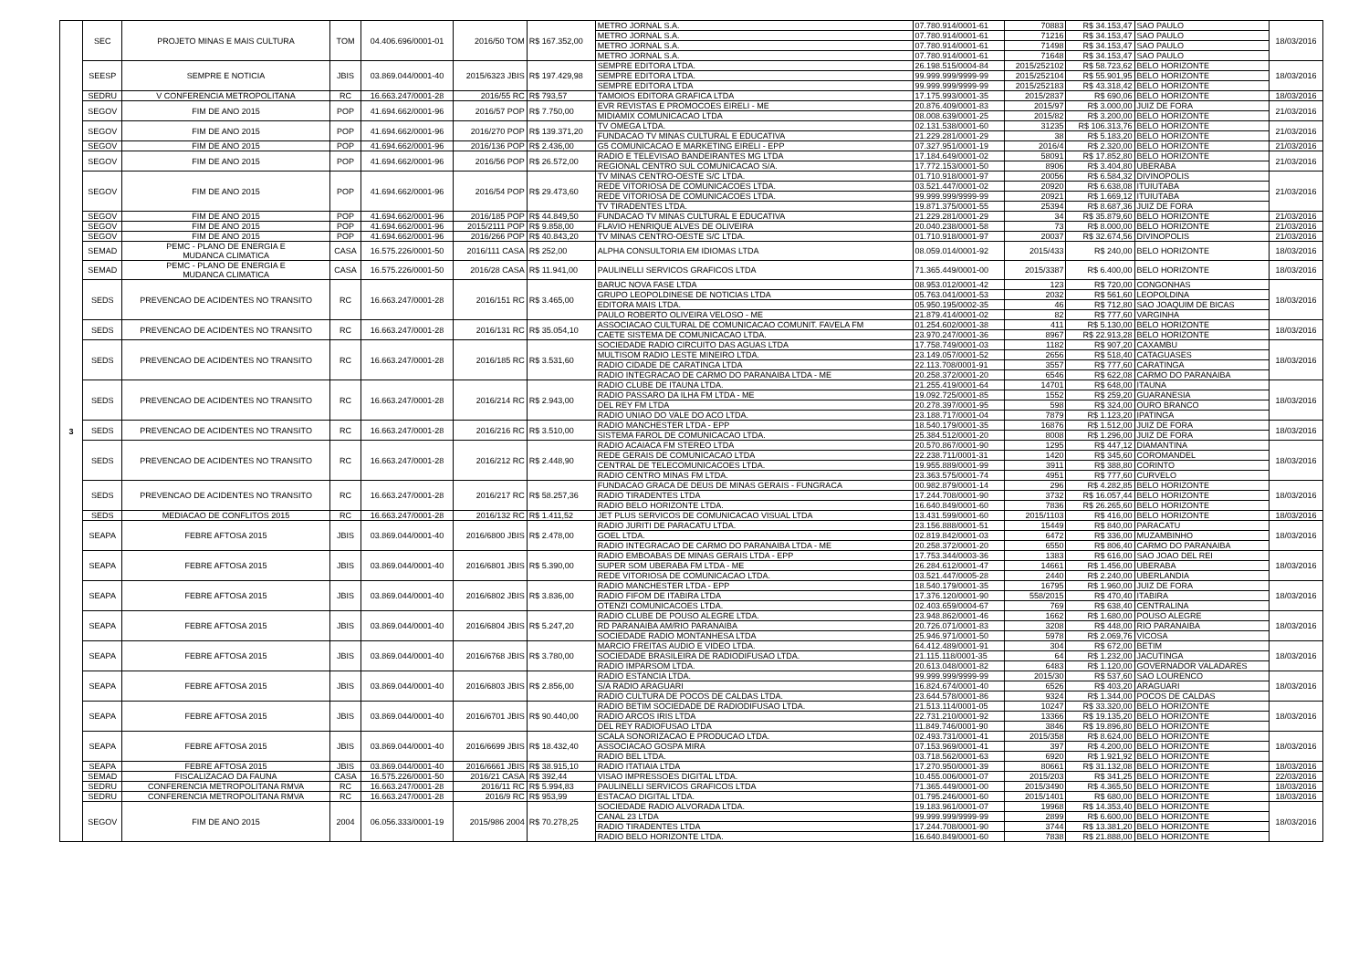| 3 | SEC | PROJETO MINAS E MAIS CULTURA | TOM | 04.406.696/0001-01 | 2016/50 TOM | R$ 167.352,00 | METRO JORNAL S.A. | 07.780.914/0001-61 | 70883 | R$ 34.153,47 | SAO PAULO | 18/03/2016 |
| | | | | | | | METRO JORNAL S.A. | 07.780.914/0001-61 | 71216 | R$ 34.153,47 | SAO PAULO | |
| | | | | | | | METRO JORNAL S.A. | 07.780.914/0001-61 | 71498 | R$ 34.153,47 | SAO PAULO | |
| | | | | | | | METRO JORNAL S.A. | 07.780.914/0001-61 | 71648 | R$ 34.153,47 | SAO PAULO | |
| | SEESP | SEMPRE E NOTICIA | JBIS | 03.869.044/0001-40 | 2015/6323 JBIS | R$ 197.429,98 | SEMPRE EDITORA LTDA. | 26.198.515/0004-84 | 2015/252102 | R$ 58.723,62 | BELO HORIZONTE | 18/03/2016 |
| | | | | | | | SEMPRE EDITORA LTDA. | 99.999.999/9999-99 | 2015/252104 | R$ 55.901,95 | BELO HORIZONTE | |
| | | | | | | | SEMPRE EDITORA LTDA | 99.999.999/9999-99 | 2015/252183 | R$ 43.318,42 | BELO HORIZONTE | |
| | SEDRU | V CONFERENCIA METROPOLITANA | RC | 16.663.247/0001-28 | 2016/55 RC | R$ 793,57 | TAMOIOS EDITORA GRAFICA LTDA | 17.175.993/0001-35 | 2015/2837 | R$ 690,06 | BELO HORIZONTE | 18/03/2016 |
| | SEGOV | FIM DE ANO 2015 | POP | 41.694.662/0001-96 | 2016/57 POP | R$ 7.750,00 | EVR REVISTAS E PROMOCOES EIRELI - ME | 20.876.409/0001-83 | 2015/97 | R$ 3.000,00 | JUIZ DE FORA | 21/03/2016 |
| | | | | | | | MIDIAMIX COMUNICACAO LTDA | 08.008.639/0001-25 | 2015/82 | R$ 3.200,00 | BELO HORIZONTE | |
| | SEGOV | FIM DE ANO 2015 | POP | 41.694.662/0001-96 | 2016/270 POP | R$ 139.371,20 | TV OMEGA LTDA. | 02.131.538/0001-60 | 31235 | R$ 106.313,76 | BELO HORIZONTE | 21/03/2016 |
| | | | | | | | FUNDACAO TV MINAS CULTURAL E EDUCATIVA | 21.229.281/0001-29 | 38 | R$ 5.183,20 | BELO HORIZONTE | |
| | SEGOV | FIM DE ANO 2015 | POP | 41.694.662/0001-96 | 2016/136 POP | R$ 2.436,00 | G5 COMUNICACAO E MARKETING EIRELI - EPP | 07.327.951/0001-19 | 2016/4 | R$ 2.320,00 | BELO HORIZONTE | 21/03/2016 |
| | SEGOV | FIM DE ANO 2015 | POP | 41.694.662/0001-96 | 2016/56 POP | R$ 26.572,00 | RADIO E TELEVISAO BANDEIRANTES MG LTDA | 17.184.649/0001-02 | 58091 | R$ 17.852,80 | BELO HORIZONTE | 21/03/2016 |
| | | | | | | | REGIONAL CENTRO SUL COMUNICACAO S/A. | 17.772.153/0001-50 | 8906 | R$ 3.404,80 | UBERABA | |
| | SEGOV | FIM DE ANO 2015 | POP | 41.694.662/0001-96 | 2016/54 POP | R$ 29.473,60 | TV MINAS CENTRO-OESTE S/C LTDA. | 01.710.918/0001-97 | 20056 | R$ 6.584,32 | DIVINOPOLIS | 21/03/2016 |
| | | | | | | | REDE VITORIOSA DE COMUNICACOES LTDA. | 03.521.447/0001-02 | 20920 | R$ 6.638,08 | ITUIUTABA | |
| | | | | | | | REDE VITORIOSA DE COMUNICACOES LTDA. | 99.999.999/9999-99 | 20921 | R$ 1.669,12 | ITUIUTABA | |
| | | | | | | | TV TIRADENTES LTDA. | 19.871.375/0001-55 | 25394 | R$ 8.687,36 | JUIZ DE FORA | |
| | SEGOV | FIM DE ANO 2015 | POP | 41.694.662/0001-96 | 2016/185 POP | R$ 44.849,50 | FUNDACAO TV MINAS CULTURAL E EDUCATIVA | 21.229.281/0001-29 | 34 | R$ 35.879,60 | BELO HORIZONTE | 21/03/2016 |
| | SEGOV | FIM DE ANO 2015 | POP | 41.694.662/0001-96 | 2015/2111 POP | R$ 9.858,00 | FLAVIO HENRIQUE ALVES DE OLIVEIRA | 20.040.238/0001-58 | 73 | R$ 8.000,00 | BELO HORIZONTE | 21/03/2016 |
| | SEGOV | FIM DE ANO 2015 | POP | 41.694.662/0001-96 | 2016/266 POP | R$ 40.843,20 | TV MINAS CENTRO-OESTE S/C LTDA. | 01.710.918/0001-97 | 20037 | R$ 32.674,56 | DIVINOPOLIS | 21/03/2016 |
| | SEMAD | PEMC - PLANO DE ENERGIA E MUDANCA CLIMATICA | CASA | 16.575.226/0001-50 | 2016/111 CASA | R$ 252,00 | ALPHA CONSULTORIA EM IDIOMAS LTDA | 08.059.014/0001-92 | 2015/433 | R$ 240,00 | BELO HORIZONTE | 18/03/2016 |
| | SEMAD | PEMC - PLANO DE ENERGIA E MUDANCA CLIMATICA | CASA | 16.575.226/0001-50 | 2016/28 CASA | R$ 11.941,00 | PAULINELLI SERVICOS GRAFICOS LTDA | 71.365.449/0001-00 | 2015/3387 | R$ 6.400,00 | BELO HORIZONTE | 18/03/2016 |
| | SEDS | PREVENCAO DE ACIDENTES NO TRANSITO | RC | 16.663.247/0001-28 | 2016/151 RC | R$ 3.465,00 | BARUC NOVA FASE LTDA | 08.953.012/0001-42 | 123 | R$ 720,00 | CONGONHAS | 18/03/2016 |
| | | | | | | | GRUPO LEOPOLDINESE DE NOTICIAS LTDA | 05.763.041/0001-53 | 2032 | R$ 561,60 | LEOPOLDINA | |
| | | | | | | | EDITORA MAIS LTDA. | 05.950.195/0002-35 | 46 | R$ 712,80 | SAO JOAQUIM DE BICAS | |
| | | | | | | | PAULO ROBERTO OLIVEIRA VELOSO - ME | 21.879.414/0001-02 | 82 | R$ 777,60 | VARGINHA | |
| | SEDS | PREVENCAO DE ACIDENTES NO TRANSITO | RC | 16.663.247/0001-28 | 2016/131 RC | R$ 35.054,10 | ASSOCIACAO CULTURAL DE COMUNICACAO COMUNIT. FAVELA FM | 01.254.602/0001-38 | 411 | R$ 5.130,00 | BELO HORIZONTE | 18/03/2016 |
| | | | | | | | CAETE SISTEMA DE COMUNICACAO LTDA. | 23.970.247/0001-36 | 8967 | R$ 22.913,28 | BELO HORIZONTE | |
| | SEDS | PREVENCAO DE ACIDENTES NO TRANSITO | RC | 16.663.247/0001-28 | 2016/185 RC | R$ 3.531,60 | SOCIEDADE RADIO CIRCUITO DAS AGUAS LTDA | 17.758.749/0001-03 | 1182 | R$ 907,20 | CAXAMBU | 18/03/2016 |
| | | | | | | | MULTISOM RADIO LESTE MINEIRO LTDA. | 23.149.057/0001-52 | 2656 | R$ 518,40 | CATAGUASES | |
| | | | | | | | RADIO CIDADE DE CARATINGA LTDA | 22.113.708/0001-91 | 3557 | R$ 777,60 | CARATINGA | |
| | | | | | | | RADIO INTEGRACAO DE CARMO DO PARANAIBA LTDA - ME | 20.258.372/0001-20 | 6546 | R$ 622,08 | CARMO DO PARANAIBA | |
| | SEDS | PREVENCAO DE ACIDENTES NO TRANSITO | RC | 16.663.247/0001-28 | 2016/214 RC | R$ 2.943,00 | RADIO CLUBE DE ITAUNA LTDA. | 21.255.419/0001-64 | 14701 | R$ 648,00 | ITAUNA | 18/03/2016 |
| | | | | | | | RADIO PASSARO DA ILHA FM LTDA - ME | 19.092.725/0001-85 | 1552 | R$ 259,20 | GUARANESIA | |
| | | | | | | | DEL REY FM LTDA | 20.278.397/0001-95 | 598 | R$ 324,00 | OURO BRANCO | |
| | | | | | | | RADIO UNIAO DO VALE DO ACO LTDA. | 23.188.717/0001-04 | 7879 | R$ 1.123,20 | IPATINGA | |
| | SEDS | PREVENCAO DE ACIDENTES NO TRANSITO | RC | 16.663.247/0001-28 | 2016/216 RC | R$ 3.510,00 | RADIO MANCHESTER LTDA - EPP | 18.540.179/0001-35 | 16876 | R$ 1.512,00 | JUIZ DE FORA | 18/03/2016 |
| | | | | | | | SISTEMA FAROL DE COMUNICACAO LTDA. | 25.384.512/0001-20 | 8008 | R$ 1.296,00 | JUIZ DE FORA | |
| | SEDS | PREVENCAO DE ACIDENTES NO TRANSITO | RC | 16.663.247/0001-28 | 2016/212 RC | R$ 2.448,90 | RADIO ACAIACA FM STEREO LTDA | 20.570.867/0001-90 | 1295 | R$ 447,12 | DIAMANTINA | 18/03/2016 |
| | | | | | | | REDE GERAIS DE COMUNICACAO LTDA | 22.238.711/0001-31 | 1420 | R$ 345,60 | COROMANDEL | |
| | | | | | | | CENTRAL DE TELECOMUNICACOES LTDA. | 19.955.889/0001-99 | 3911 | R$ 388,80 | CORINTO | |
| | | | | | | | RADIO CENTRO MINAS FM LTDA. | 23.363.575/0001-74 | 4951 | R$ 777,60 | CURVELO | |
| | SEDS | PREVENCAO DE ACIDENTES NO TRANSITO | RC | 16.663.247/0001-28 | 2016/217 RC | R$ 58.257,36 | FUNDACAO GRACA DE DEUS DE MINAS GERAIS - FUNGRACA | 00.982.879/0001-14 | 296 | R$ 4.282,85 | BELO HORIZONTE | 18/03/2016 |
| | | | | | | | RADIO TIRADENTES LTDA | 17.244.708/0001-90 | 3732 | R$ 16.057,44 | BELO HORIZONTE | |
| | | | | | | | RADIO BELO HORIZONTE LTDA. | 16.640.849/0001-60 | 7836 | R$ 26.265,60 | BELO HORIZONTE | |
| | SEDS | MEDIACAO DE CONFLITOS 2015 | RC | 16.663.247/0001-28 | 2016/132 RC | R$ 1.411,52 | JET PLUS SERVICOS DE COMUNICACAO VISUAL LTDA | 13.431.599/0001-60 | 2015/1103 | R$ 416,00 | BELO HORIZONTE | 18/03/2016 |
| | SEAPA | FEBRE AFTOSA 2015 | JBIS | 03.869.044/0001-40 | 2016/6800 JBIS | R$ 2.478,00 | RADIO JURITI DE PARACATU LTDA. | 23.156.888/0001-51 | 15449 | R$ 840,00 | PARACATU | 18/03/2016 |
| | | | | | | | GOEL LTDA. | 02.819.842/0001-03 | 6472 | R$ 336,00 | MUZAMBINHO | |
| | | | | | | | RADIO INTEGRACAO DE CARMO DO PARANAIBA LTDA - ME | 20.258.372/0001-20 | 6550 | R$ 806,40 | CARMO DO PARANAIBA | |
| | SEAPA | FEBRE AFTOSA 2015 | JBIS | 03.869.044/0001-40 | 2016/6801 JBIS | R$ 5.390,00 | RADIO EMBOABAS DE MINAS GERAIS LTDA - EPP | 17.753.344/0003-36 | 1383 | R$ 616,00 | SAO JOAO DEL REI | 18/03/2016 |
| | | | | | | | SUPER SOM UBERABA FM LTDA - ME | 26.284.612/0001-47 | 14661 | R$ 1.456,00 | UBERABA | |
| | | | | | | | REDE VITORIOSA DE COMUNICACAO LTDA. | 03.521.447/0005-28 | 2440 | R$ 2.240,00 | UBERLANDIA | |
| | SEAPA | FEBRE AFTOSA 2015 | JBIS | 03.869.044/0001-40 | 2016/6802 JBIS | R$ 3.836,00 | RADIO MANCHESTER LTDA - EPP | 18.540.179/0001-35 | 16795 | R$ 1.960,00 | JUIZ DE FORA | 18/03/2016 |
| | | | | | | | RADIO FIFOM DE ITABIRA LTDA | 17.376.120/0001-90 | 558/2015 | R$ 470,40 | ITABIRA | |
| | | | | | | | OTENZI COMUNICACOES LTDA. | 02.403.659/0004-67 | 769 | R$ 638,40 | CENTRALINA | |
| | SEAPA | FEBRE AFTOSA 2015 | JBIS | 03.869.044/0001-40 | 2016/6804 JBIS | R$ 5.247,20 | RADIO CLUBE DE POUSO ALEGRE LTDA. | 23.948.862/0001-46 | 1662 | R$ 1.680,00 | POUSO ALEGRE | 18/03/2016 |
| | | | | | | | RD PARANAIBA AM/RIO PARANAIBA | 20.726.071/0001-83 | 3208 | R$ 448,00 | RIO PARANAIBA | |
| | | | | | | | SOCIEDADE RADIO MONTANHESA LTDA | 25.946.971/0001-50 | 5978 | R$ 2.069,76 | VICOSA | |
| | SEAPA | FEBRE AFTOSA 2015 | JBIS | 03.869.044/0001-40 | 2016/6768 JBIS | R$ 3.780,00 | MARCIO FREITAS AUDIO E VIDEO LTDA. | 64.412.489/0001-91 | 304 | R$ 672,00 | BETIM | 18/03/2016 |
| | | | | | | | SOCIEDADE BRASILEIRA DE RADIODIFUSAO LTDA. | 21.115.118/0001-35 | 64 | R$ 1.232,00 | JACUTINGA | |
| | | | | | | | RADIO IMPARSOM LTDA. | 20.613.048/0001-82 | 6483 | R$ 1.120,00 | GOVERNADOR VALADARES | |
| | SEAPA | FEBRE AFTOSA 2015 | JBIS | 03.869.044/0001-40 | 2016/6803 JBIS | R$ 2.856,00 | RADIO ESTANCIA LTDA. | 99.999.999/9999-99 | 2015/30 | R$ 537,60 | SAO LOURENCO | 18/03/2016 |
| | | | | | | | S/A RADIO ARAGUARI | 16.824.674/0001-40 | 6526 | R$ 403,20 | ARAGUARI | |
| | | | | | | | RADIO CULTURA DE POCOS DE CALDAS LTDA. | 23.644.578/0001-86 | 9324 | R$ 1.344,00 | POCOS DE CALDAS | |
| | SEAPA | FEBRE AFTOSA 2015 | JBIS | 03.869.044/0001-40 | 2016/6701 JBIS | R$ 90.440,00 | RADIO BETIM SOCIEDADE DE RADIODIFUSAO LTDA. | 21.513.114/0001-05 | 10247 | R$ 33.320,00 | BELO HORIZONTE | 18/03/2016 |
| | | | | | | | RADIO ARCOS IRIS LTDA | 22.731.210/0001-92 | 13366 | R$ 19.135,20 | BELO HORIZONTE | |
| | | | | | | | DEL REY RADIOFUSAO LTDA | 11.849.746/0001-90 | 3846 | R$ 19.896,80 | BELO HORIZONTE | |
| | SEAPA | FEBRE AFTOSA 2015 | JBIS | 03.869.044/0001-40 | 2016/6699 JBIS | R$ 18.432,40 | SCALA SONORIZACAO E PRODUCAO LTDA. | 02.493.731/0001-41 | 2015/358 | R$ 8.624,00 | BELO HORIZONTE | 18/03/2016 |
| | | | | | | | ASSOCIACAO GOSPA MIRA | 07.153.969/0001-41 | 397 | R$ 4.200,00 | BELO HORIZONTE | |
| | | | | | | | RADIO BEL LTDA. | 03.718.562/0001-63 | 6920 | R$ 1.921,92 | BELO HORIZONTE | |
| | SEAPA | FEBRE AFTOSA 2015 | JBIS | 03.869.044/0001-40 | 2016/6661 JBIS | R$ 38.915,10 | RADIO ITATIAIA LTDA | 17.270.950/0001-39 | 80661 | R$ 31.132,08 | BELO HORIZONTE | 18/03/2016 |
| | SEMAD | FISCALIZACAO DA FAUNA | CASA | 16.575.226/0001-50 | 2016/21 CASA | R$ 392,44 | VISAO IMPRESSOES DIGITAL LTDA. | 10.455.006/0001-07 | 2015/203 | R$ 341,25 | BELO HORIZONTE | 22/03/2016 |
| | SEDRU | CONFERENCIA METROPOLITANA RMVA | RC | 16.663.247/0001-28 | 2016/11 RC | R$ 5.994,83 | PAULINELLI SERVICOS GRAFICOS LTDA | 71.365.449/0001-00 | 2015/3490 | R$ 4.365,50 | BELO HORIZONTE | 18/03/2016 |
| | SEDRU | CONFERENCIA METROPOLITANA RMVA | RC | 16.663.247/0001-28 | 2016/9 RC | R$ 953,99 | ESTACAO DIGITAL LTDA. | 01.795.246/0001-60 | 2015/1401 | R$ 680,00 | BELO HORIZONTE | 18/03/2016 |
| | SEGOV | FIM DE ANO 2015 | 2004 | 06.056.333/0001-19 | 2015/986 2004 | R$ 70.278,25 | SOCIEDADE RADIO ALVORADA LTDA. | 19.183.961/0001-07 | 19968 | R$ 14.353,40 | BELO HORIZONTE | 18/03/2016 |
| | | | | | | | CANAL 23 LTDA | 99.999.999/9999-99 | 2899 | R$ 6.600,00 | BELO HORIZONTE | |
| | | | | | | | RADIO TIRADENTES LTDA | 17.244.708/0001-90 | 3744 | R$ 13.381,20 | BELO HORIZONTE | |
| | | | | | | | RADIO BELO HORIZONTE LTDA. | 16.640.849/0001-60 | 7838 | R$ 21.888,00 | BELO HORIZONTE | |